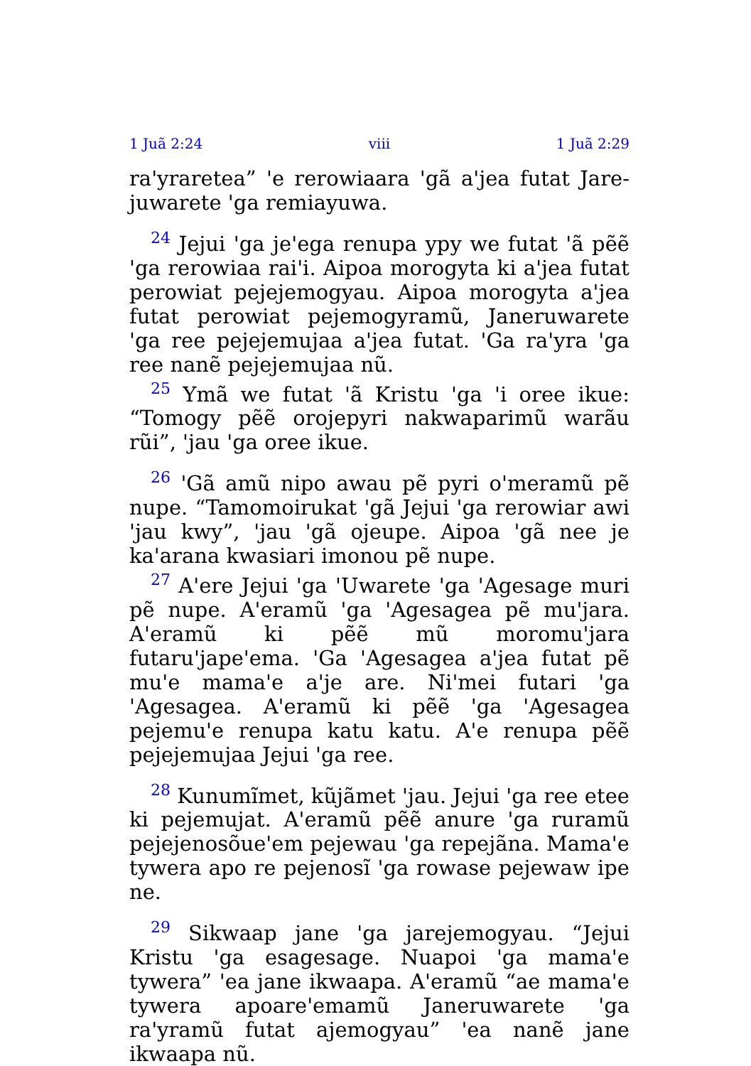1 Juã 2:24 viii 1 Juã 2:29
ra'yraretea” 'e rerowiaara 'gã a'jea futat Jare­juwarete 'ga remiayuwa.
<sup>24</sup> Jejui 'ga je'ega renupa ypy we futat 'ã pẽẽ 'ga rerowiaa rai'i. Aipoa morogyta ki a'jea futat perowiat pejejemogyau. Aipoa morogyta a'jea futat perowiat pejemogyramũ, Janeruwarete 'ga ree pejejemujaa a'jea futat. 'Ga ra'yra 'ga ree nanẽ pejejemujaa nũ.
<sup>25</sup> Ymã we futat 'ã Kristu 'ga 'i oree ikue: “Tom­ogy pẽẽ orojepyri nakwaparimũ warãu rũi”, 'jau 'ga oree ikue.
<sup>26</sup> 'Gã amũ nipo awau pẽ pyri o'meramũ pẽ nupe. “Tamomoirukat 'gã Jejui 'ga rerowiar awi 'jau kwy”, 'jau 'gã ojeupe. Aipoa 'gã nee je ka'arana kwasiari imonou pẽ nupe.
<sup>27</sup> A'ere Jejui 'ga 'Uwarete 'ga 'Agesage muri pẽ nupe. A'eramũ 'ga 'Agesagea pẽ mu'jara. A'eramũ ki pẽẽ mũ moromu'jara futaru'jape'ema. 'Ga 'Age­sagea a'jea futat pẽ mu'e mama'e a'je are. Ni'mei futari 'ga 'Agesagea. A'eramũ ki pẽẽ 'ga 'Agesagea pejemu'e renupa katu katu. A'e renupa pẽẽ peje­jemujaa Jejui 'ga ree.
<sup>28</sup> Kunumĩmet, kũjãmet 'jau. Jejui 'ga ree etee ki pejemujat. A'eramũ pẽẽ anure 'ga ruramũ peje­jenosõue'em pejewau 'ga repejãna. Mama'e tywera apo re pejenosĩ 'ga rowase pejewaw ipe ne.
<sup>29</sup> Sikwaap jane 'ga jarejemogyau. “Jejui Kristu 'ga esagesage. Nuapoi 'ga mama'e tywera” 'ea jane ikwaapa. A'eramũ “ae mama'e tywera apoare'emamũ Janeruwarete 'ga ra'yramũ futat ajemogyau” 'ea nanẽ jane ikwaapa nũ.